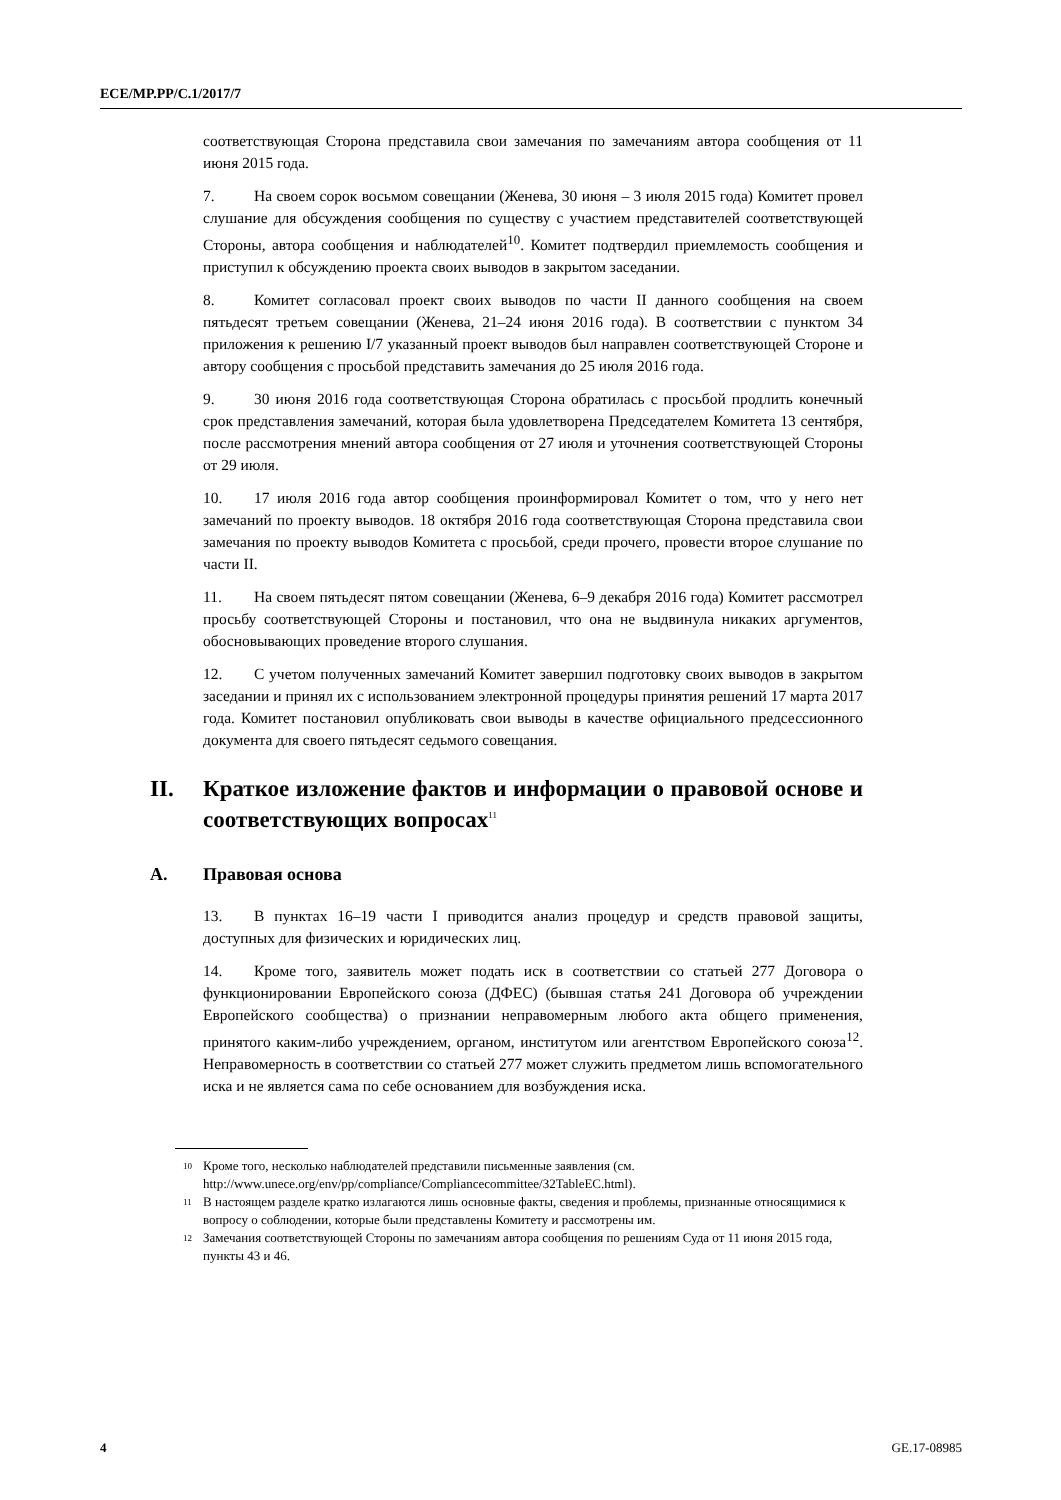ECE/MP.PP/C.1/2017/7
соответствующая Сторона представила свои замечания по замечаниям автора сообщения от 11 июня 2015 года.
7. На своем сорок восьмом совещании (Женева, 30 июня – 3 июля 2015 года) Комитет провел слушание для обсуждения сообщения по существу с участием представителей соответствующей Стороны, автора сообщения и наблюдателей<sup>10</sup>. Комитет подтвердил приемлемость сообщения и приступил к обсуждению проекта своих выводов в закрытом заседании.
8. Комитет согласовал проект своих выводов по части II данного сообщения на своем пятьдесят третьем совещании (Женева, 21–24 июня 2016 года). В соответствии с пунктом 34 приложения к решению I/7 указанный проект выводов был направлен соответствующей Стороне и автору сообщения с просьбой представить замечания до 25 июля 2016 года.
9. 30 июня 2016 года соответствующая Сторона обратилась с просьбой продлить конечный срок представления замечаний, которая была удовлетворена Председателем Комитета 13 сентября, после рассмотрения мнений автора сообщения от 27 июля и уточнения соответствующей Стороны от 29 июля.
10. 17 июля 2016 года автор сообщения проинформировал Комитет о том, что у него нет замечаний по проекту выводов. 18 октября 2016 года соответствующая Сторона представила свои замечания по проекту выводов Комитета с просьбой, среди прочего, провести второе слушание по части II.
11. На своем пятьдесят пятом совещании (Женева, 6–9 декабря 2016 года) Комитет рассмотрел просьбу соответствующей Стороны и постановил, что она не выдвинула никаких аргументов, обосновывающих проведение второго слушания.
12. С учетом полученных замечаний Комитет завершил подготовку своих выводов в закрытом заседании и принял их с использованием электронной процедуры принятия решений 17 марта 2017 года. Комитет постановил опубликовать свои выводы в качестве официального предсессионного документа для своего пятьдесят седьмого совещания.
II. Краткое изложение фактов и информации о правовой основе и соответствующих вопросах<sup>11</sup>
A. Правовая основа
13. В пунктах 16–19 части I приводится анализ процедур и средств правовой защиты, доступных для физических и юридических лиц.
14. Кроме того, заявитель может подать иск в соответствии со статьей 277 Договора о функционировании Европейского союза (ДФЕС) (бывшая статья 241 Договора об учреждении Европейского сообщества) о признании неправомерным любого акта общего применения, принятого каким-либо учреждением, органом, институтом или агентством Европейского союза<sup>12</sup>. Неправомерность в соответствии со статьей 277 может служить предметом лишь вспомогательного иска и не является сама по себе основанием для возбуждения иска.
<sup>10</sup> Кроме того, несколько наблюдателей представили письменные заявления (см. http://www.unece.org/env/pp/compliance/Compliancecommittee/32TableEC.html).
<sup>11</sup> В настоящем разделе кратко излагаются лишь основные факты, сведения и проблемы, признанные относящимися к вопросу о соблюдении, которые были представлены Комитету и рассмотрены им.
<sup>12</sup> Замечания соответствующей Стороны по замечаниям автора сообщения по решениям Суда от 11 июня 2015 года, пункты 43 и 46.
4 GE.17-08985